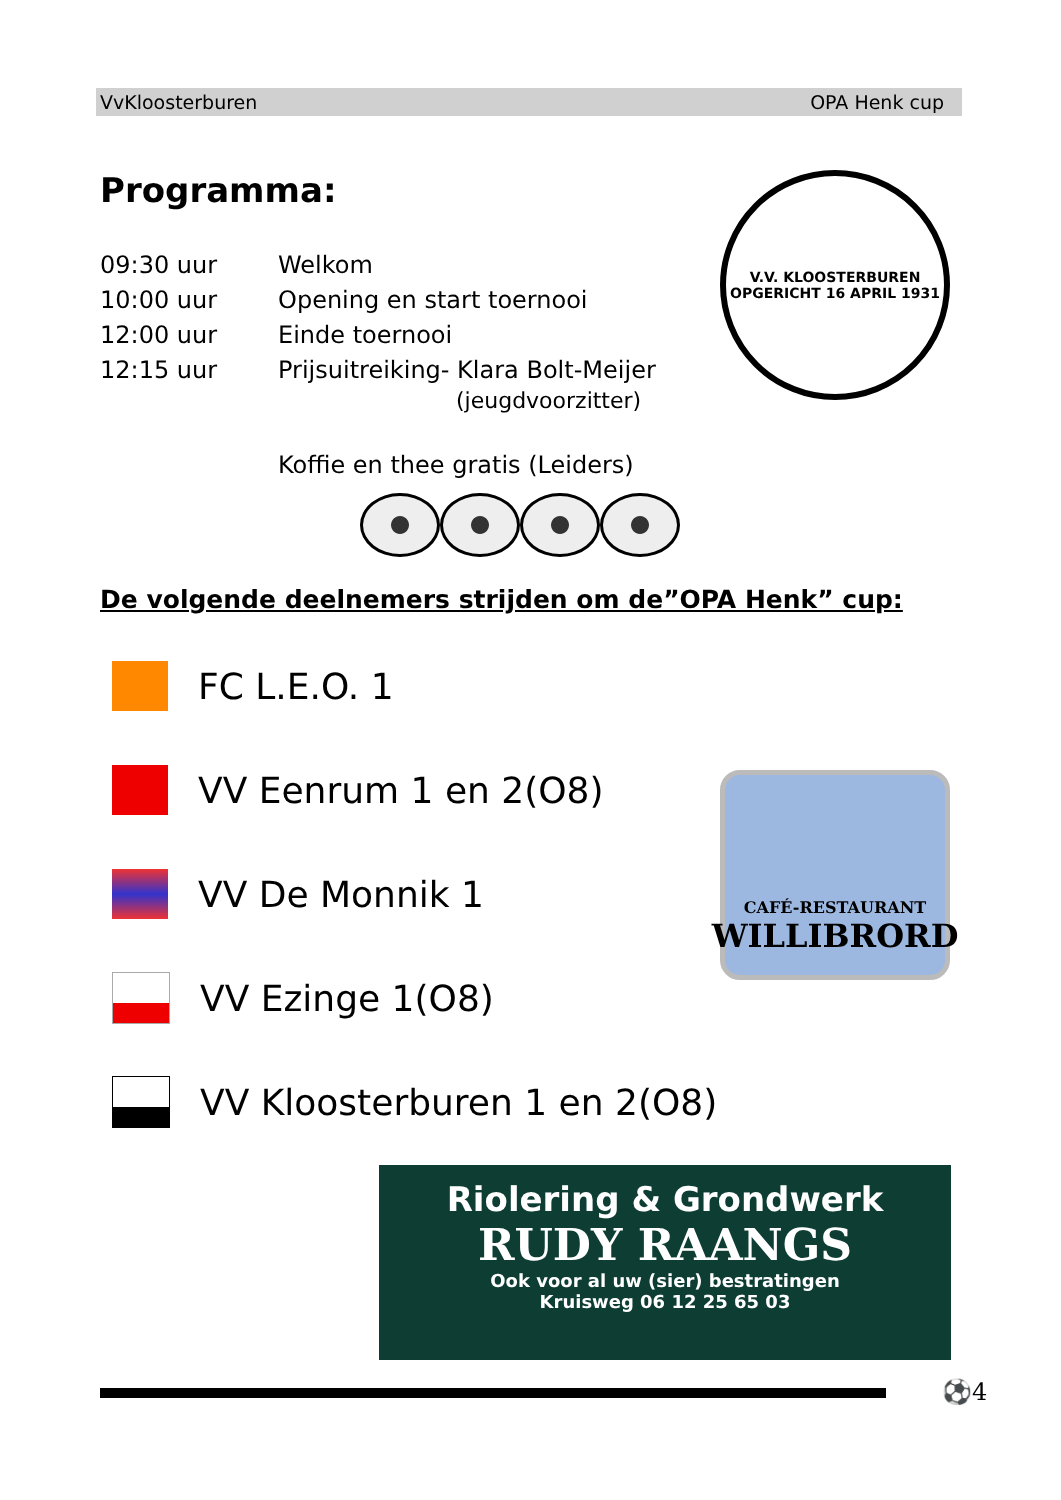VvKloosterburen OPA Henk cup
V.V. KLOOSTERBUREN
OPGERICHT 16 APRIL 1931
Programma:
09:30 uur Welkom
10:00 uur Opening en start toernooi
12:00 uur Einde toernooi
12:15 uur Prijsuitreiking- Klara Bolt-Meijer
(jeugdvoorzitter)
Koffie en thee gratis (Leiders)
De volgende deelnemers strijden om de”OPA Henk” cup:
FC L.E.O. 1
VV Eenrum 1 en 2(O8)
VV De Monnik 1
VV Ezinge 1(O8)
VV Kloosterburen 1 en 2(O8)
CAFÉ-RESTAURANT
WILLIBRORD
Riolering & Grondwerk
RUDY RAANGS
Ook voor al uw (sier) bestratingen
Kruisweg 06 12 25 65 03
⚽4